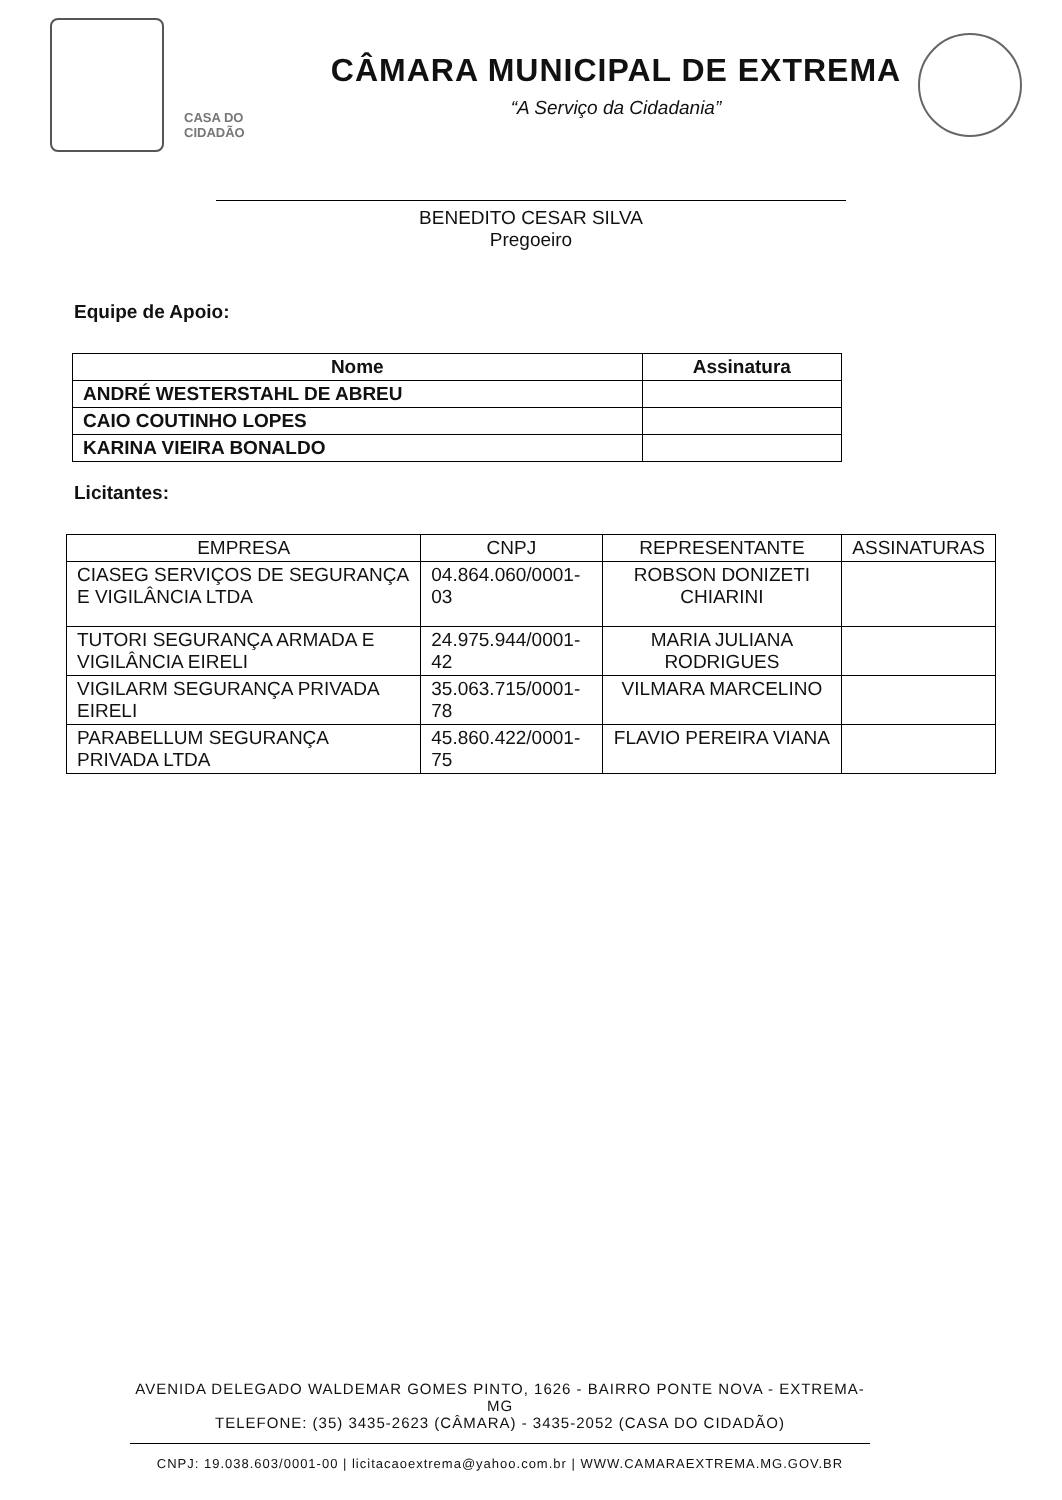CASA DO CIDADÃO
CÂMARA MUNICIPAL DE EXTREMA
“A Serviço da Cidadania”
BENEDITO CESAR SILVA
Pregoeiro
Equipe de Apoio:
| Nome | Assinatura |
| --- | --- |
| ANDRÉ WESTERSTAHL DE ABREU | |
| CAIO COUTINHO LOPES | |
| KARINA VIEIRA BONALDO | |
Licitantes:
| EMPRESA | CNPJ | REPRESENTANTE | ASSINATURAS |
| --- | --- | --- | --- |
| CIASEG SERVIÇOS DE SEGURANÇA E VIGILÂNCIA LTDA | 04.864.060/0001-03 | ROBSON DONIZETI CHIARINI | |
| TUTORI SEGURANÇA ARMADA E VIGILÂNCIA EIRELI | 24.975.944/0001-42 | MARIA JULIANA RODRIGUES | |
| VIGILARM SEGURANÇA PRIVADA EIRELI | 35.063.715/0001-78 | VILMARA MARCELINO | |
| PARABELLUM SEGURANÇA PRIVADA LTDA | 45.860.422/0001-75 | FLAVIO PEREIRA VIANA | |
AVENIDA DELEGADO WALDEMAR GOMES PINTO, 1626 - BAIRRO PONTE NOVA - EXTREMA-MG
TELEFONE: (35) 3435-2623 (CÂMARA) - 3435-2052 (CASA DO CIDADÃO)
CNPJ: 19.038.603/0001-00 | licitacaoextrema@yahoo.com.br | WWW.CAMARAEXTREMA.MG.GOV.BR